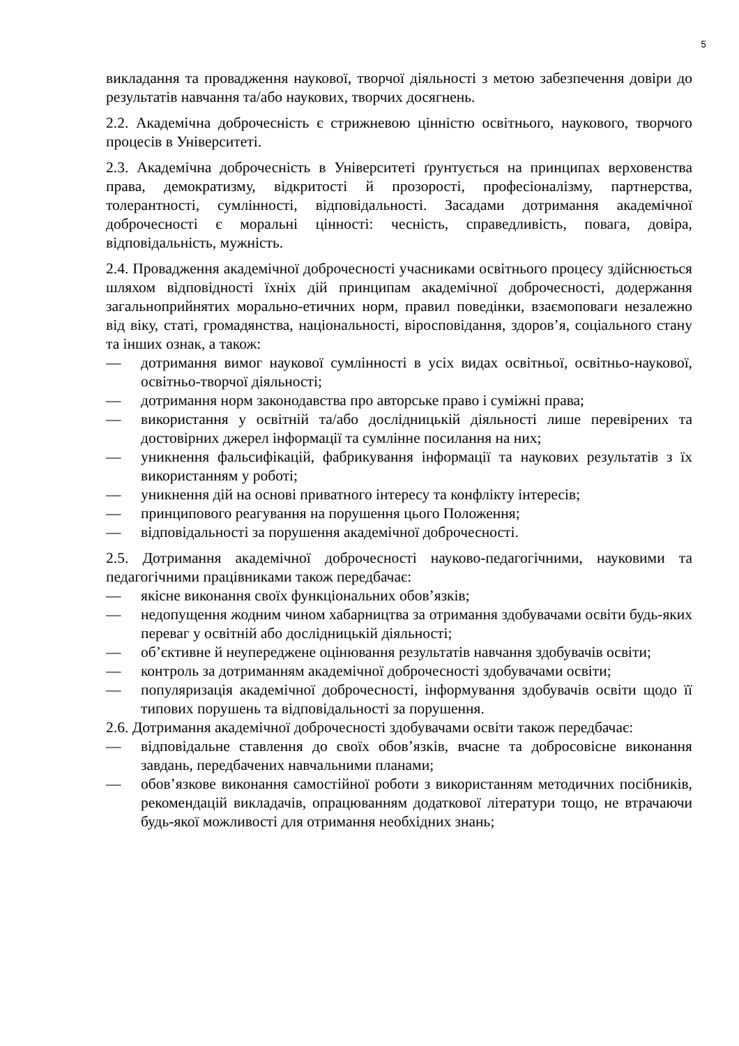5
викладання та провадження наукової, творчої діяльності з метою забезпечення довіри до результатів навчання та/або наукових, творчих досягнень.
2.2. Академічна доброчесність є стрижневою цінністю освітнього, наукового, творчого процесів в Університеті.
2.3. Академічна доброчесність в Університеті ґрунтується на принципах верховенства права, демократизму, відкритості й прозорості, професіоналізму, партнерства, толерантності, сумлінності, відповідальності. Засадами дотримання академічної доброчесності є моральні цінності: чесність, справедливість, повага, довіра, відповідальність, мужність.
2.4. Провадження академічної доброчесності учасниками освітнього процесу здійснюється шляхом відповідності їхніх дій принципам академічної доброчесності, додержання загальноприйнятих морально-етичних норм, правил поведінки, взаємоповаги незалежно від віку, статі, громадянства, національності, віросповідання, здоров’я, соціального стану та інших ознак, а також:
— дотримання вимог наукової сумлінності в усіх видах освітньої, освітньо-наукової, освітньо-творчої діяльності;
— дотримання норм законодавства про авторське право і суміжні права;
— використання у освітній та/або дослідницькій діяльності лише перевірених та достовірних джерел інформації та сумлінне посилання на них;
— уникнення фальсифікацій, фабрикування інформації та наукових результатів з їх використанням у роботі;
— уникнення дій на основі приватного інтересу та конфлікту інтересів;
— принципового реагування на порушення цього Положення;
— відповідальності за порушення академічної доброчесності.
2.5. Дотримання академічної доброчесності науково-педагогічними, науковими та педагогічними працівниками також передбачає:
— якісне виконання своїх функціональних обов’язків;
— недопущення жодним чином хабарництва за отримання здобувачами освіти будь-яких переваг у освітній або дослідницькій діяльності;
— об’єктивне й неупереджене оцінювання результатів навчання здобувачів освіти;
— контроль за дотриманням академічної доброчесності здобувачами освіти;
— популяризація академічної доброчесності, інформування здобувачів освіти щодо її типових порушень та відповідальності за порушення.
2.6. Дотримання академічної доброчесності здобувачами освіти також передбачає:
— відповідальне ставлення до своїх обов’язків, вчасне та добросовісне виконання завдань, передбачених навчальними планами;
— обов’язкове виконання самостійної роботи з використанням методичних посібників, рекомендацій викладачів, опрацюванням додаткової літератури тощо, не втрачаючи будь-якої можливості для отримання необхідних знань;